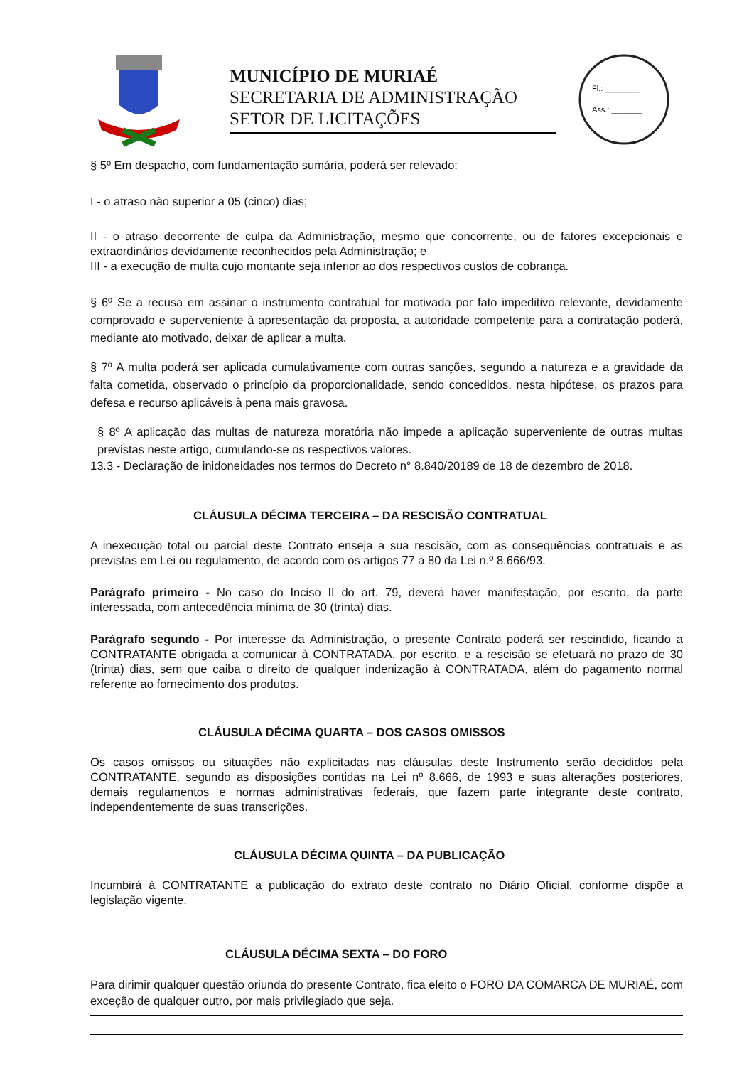MUNICÍPIO DE MURIAÉ
SECRETARIA DE ADMINISTRAÇÃO
SETOR DE LICITAÇÕES
Fl.: ________
Ass.: _______
§ 5º Em despacho, com fundamentação sumária, poderá ser relevado:
I - o atraso não superior a 05 (cinco) dias;
II - o atraso decorrente de culpa da Administração, mesmo que concorrente, ou de fatores excepcionais e extraordinários devidamente reconhecidos pela Administração; e
III - a execução de multa cujo montante seja inferior ao dos respectivos custos de cobrança.
§ 6º Se a recusa em assinar o instrumento contratual for motivada por fato impeditivo relevante, devidamente comprovado e superveniente à apresentação da proposta, a autoridade competente para a contratação poderá, mediante ato motivado, deixar de aplicar a multa.
§ 7º A multa poderá ser aplicada cumulativamente com outras sanções, segundo a natureza e a gravidade da falta cometida, observado o princípio da proporcionalidade, sendo concedidos, nesta hipótese, os prazos para defesa e recurso aplicáveis à pena mais gravosa.
§ 8º A aplicação das multas de natureza moratória não impede a aplicação superveniente de outras multas previstas neste artigo, cumulando-se os respectivos valores.
13.3 - Declaração de inidoneidades nos termos do Decreto n° 8.840/20189 de 18 de dezembro de 2018.
CLÁUSULA DÉCIMA TERCEIRA – DA RESCISÃO CONTRATUAL
A inexecução total ou parcial deste Contrato enseja a sua rescisão, com as consequências contratuais e as previstas em Lei ou regulamento, de acordo com os artigos 77 a 80 da Lei n.º 8.666/93.
Parágrafo primeiro - No caso do Inciso II do art. 79, deverá haver manifestação, por escrito, da parte interessada, com antecedência mínima de 30 (trinta) dias.
Parágrafo segundo - Por interesse da Administração, o presente Contrato poderá ser rescindido, ficando a CONTRATANTE obrigada a comunicar à CONTRATADA, por escrito, e a rescisão se efetuará no prazo de 30 (trinta) dias, sem que caiba o direito de qualquer indenização à CONTRATADA, além do pagamento normal referente ao fornecimento dos produtos.
CLÁUSULA DÉCIMA QUARTA – DOS CASOS OMISSOS
Os casos omissos ou situações não explicitadas nas cláusulas deste Instrumento serão decididos pela CONTRATANTE, segundo as disposições contidas na Lei nº 8.666, de 1993 e suas alterações posteriores, demais regulamentos e normas administrativas federais, que fazem parte integrante deste contrato, independentemente de suas transcrições.
CLÁUSULA DÉCIMA QUINTA – DA PUBLICAÇÃO
Incumbirá à CONTRATANTE a publicação do extrato deste contrato no Diário Oficial, conforme dispõe a legislação vigente.
CLÁUSULA DÉCIMA SEXTA – DO FORO
Para dirimir qualquer questão oriunda do presente Contrato, fica eleito o FORO DA COMARCA DE MURIAÉ, com exceção de qualquer outro, por mais privilegiado que seja.